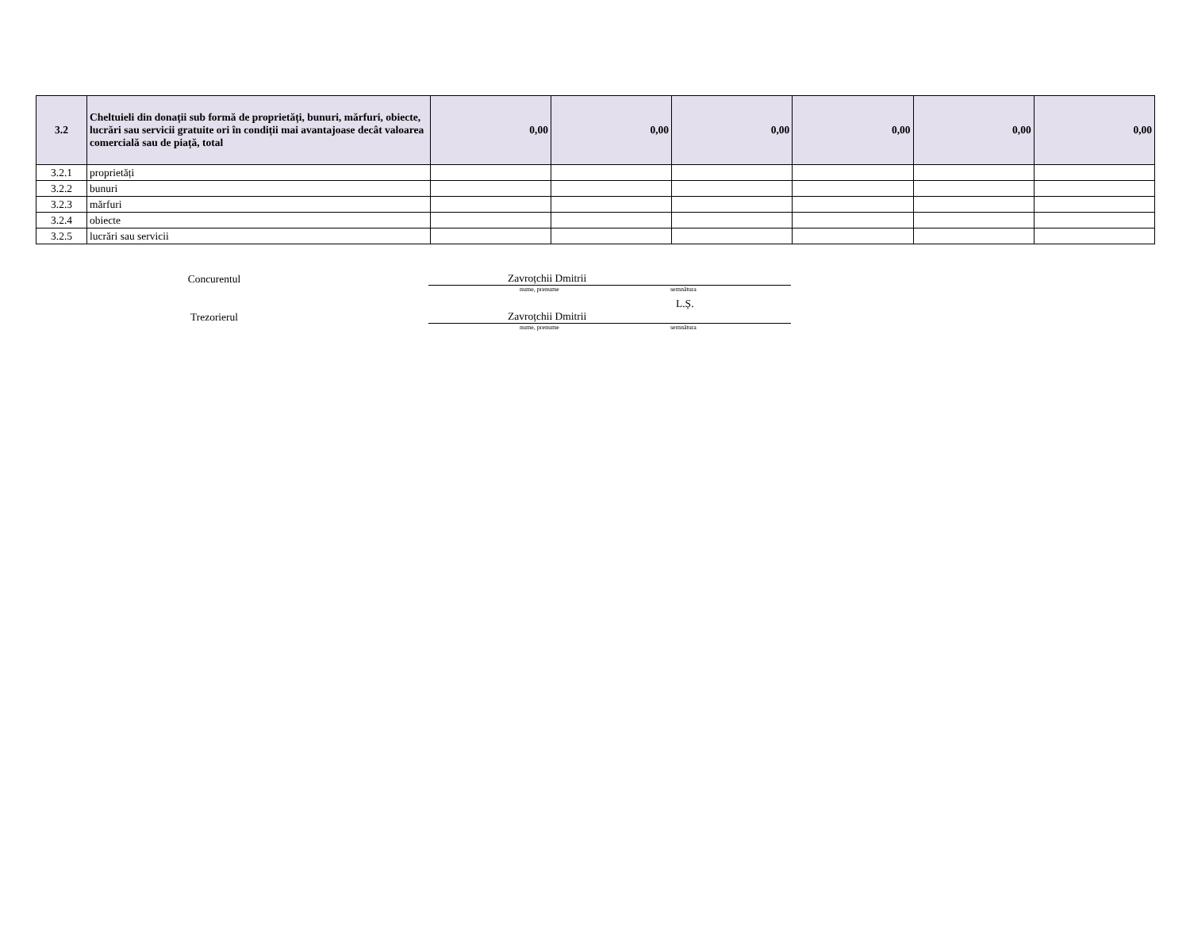| 3.2 | Cheltuieli din donații sub formă de proprietăți, bunuri, mărfuri, obiecte, lucrări sau servicii gratuite ori în condiții mai avantajoase decât valoarea comercială sau de piață, total | 0,00 | 0,00 | 0,00 | 0,00 | 0,00 | 0,00 |
| 3.2.1 | proprietăți | | | | | | |
| 3.2.2 | bunuri | | | | | | |
| 3.2.3 | mărfuri | | | | | | |
| 3.2.4 | obiecte | | | | | | |
| 3.2.5 | lucrări sau servicii | | | | | | |
Concurentul
Zavroțchii Dmitrii
nume, prenume semnătura
L.Ș.
Trezorierul
Zavroțchii Dmitrii
nume, prenume semnătura